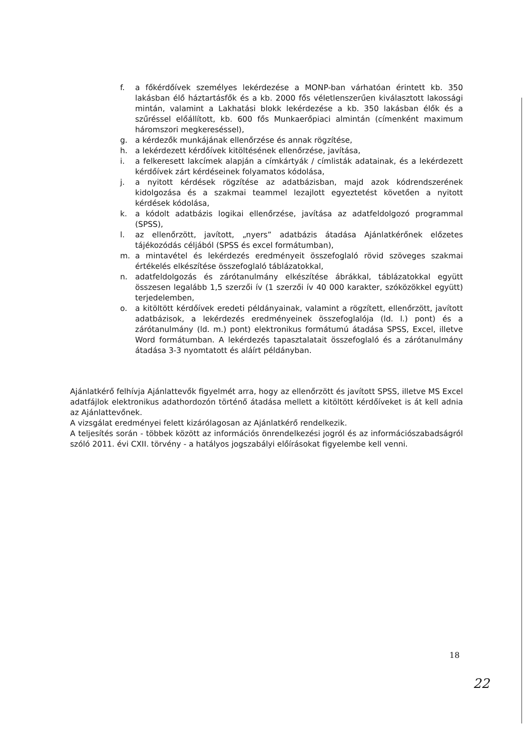f. a főkérdőívek személyes lekérdezése a MONP-ban várhatóan érintett kb. 350 lakásban élő háztartásfők és a kb. 2000 fős véletlenszerűen kiválasztott lakossági mintán, valamint a Lakhatási blokk lekérdezése a kb. 350 lakásban élők és a szűréssel előállított, kb. 600 fős Munkaerőpiaci almintán (címenként maximum háromszori megkereséssel),
g. a kérdezők munkájának ellenőrzése és annak rögzítése,
h. a lekérdezett kérdőívek kitöltésének ellenőrzése, javítása,
i. a felkeresett lakcímek alapján a címkártyák / címlisták adatainak, és a lekérdezett kérdőívek zárt kérdéseinek folyamatos kódolása,
j. a nyitott kérdések rögzítése az adatbázisban, majd azok kódrendszerének kidolgozása és a szakmai teammel lezajlott egyeztetést követően a nyitott kérdések kódolása,
k. a kódolt adatbázis logikai ellenőrzése, javítása az adatfeldolgozó programmal (SPSS),
l. az ellenőrzött, javított, „nyers” adatbázis átadása Ajánlatkérőnek előzetes tájékozódás céljából (SPSS és excel formátumban),
m. a mintavétel és lekérdezés eredményeit összefoglaló rövid szöveges szakmai értékelés elkészítése összefoglaló táblázatokkal,
n. adatfeldolgozás és zárótanulmány elkészítése ábrákkal, táblázatokkal együtt összesen legalább 1,5 szerzői ív (1 szerzői ív 40 000 karakter, szóközökkel együtt) terjedelemben,
o. a kitöltött kérdőívek eredeti példányainak, valamint a rögzített, ellenőrzött, javított adatbázisok, a lekérdezés eredményeinek összefoglalója (ld. l.) pont) és a zárótanulmány (ld. m.) pont) elektronikus formátumú átadása SPSS, Excel, illetve Word formátumban. A lekérdezés tapasztalatait összefoglaló és a zárótanulmány átadása 3-3 nyomtatott és aláírt példányban.
Ajánlatkérő felhívja Ajánlattevők figyelmét arra, hogy az ellenőrzött és javított SPSS, illetve MS Excel adatfájlok elektronikus adathordozón történő átadása mellett a kitöltött kérdőíveket is át kell adnia az Ajánlattevőnek.
A vizsgálat eredményei felett kizárólagosan az Ajánlatkérő rendelkezik.
A teljesítés során - többek között az információs önrendelkezési jogról és az információszabadságról szóló 2011. évi CXII. törvény - a hatályos jogszabályi előírásokat figyelembe kell venni.
18
22